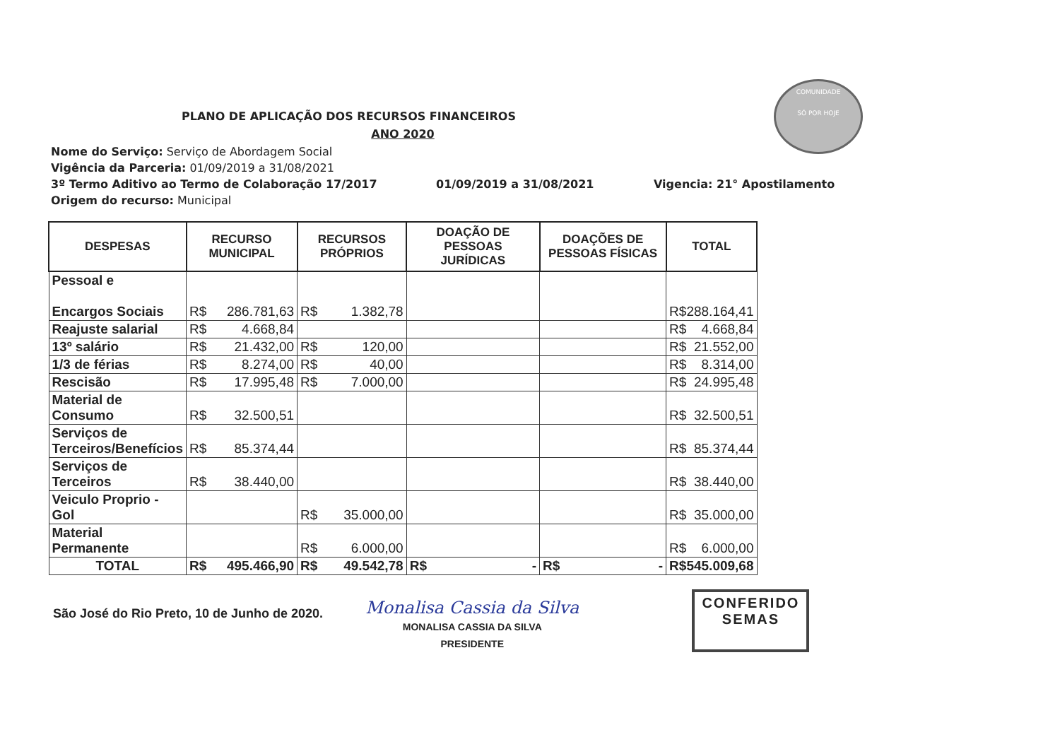COMUNIDADE
SÓ POR HOJE
PLANO DE APLICAÇÃO DOS RECURSOS FINANCEIROS
ANO 2020
Nome do Serviço: Serviço de Abordagem Social
Vigência da Parceria: 01/09/2019 a 31/08/2021
3º Termo Aditivo ao Termo de Colaboração 17/2017 01/09/2019 a 31/08/2021 Vigencia: 21° Apostilamento
Origem do recurso: Municipal
| DESPESAS | RECURSO MUNICIPAL | RECURSOS PRÓPRIOS | DOAÇÃO DE PESSOAS JURÍDICAS | DOAÇÕES DE PESSOAS FÍSICAS | TOTAL |
| --- | --- | --- | --- | --- | --- |
| Pessoal e Encargos Sociais | R$ 286.781,63 | R$ 1.382,78 | | | R$ 288.164,41 |
| Reajuste salarial | R$ 4.668,84 | | | | R$ 4.668,84 |
| 13º salário | R$ 21.432,00 | R$ 120,00 | | | R$ 21.552,00 |
| 1/3 de férias | R$ 8.274,00 | R$ 40,00 | | | R$ 8.314,00 |
| Rescisão | R$ 17.995,48 | R$ 7.000,00 | | | R$ 24.995,48 |
| Material de Consumo | R$ 32.500,51 | | | | R$ 32.500,51 |
| Serviços de Terceiros/Benefícios | R$ 85.374,44 | | | | R$ 85.374,44 |
| Serviços de Terceiros | R$ 38.440,00 | | | | R$ 38.440,00 |
| Veiculo Proprio - Gol | | R$ 35.000,00 | | | R$ 35.000,00 |
| Material Permanente | | R$ 6.000,00 | | | R$ 6.000,00 |
| TOTAL | R$ 495.466,90 | R$ 49.542,78 | R$ - | R$ - | R$ 545.009,68 |
São José do Rio Preto, 10 de Junho de 2020.
Monalisa Cassia da Silva
MONALISA CASSIA DA SILVA
PRESIDENTE
CONFERIDO
SEMAS